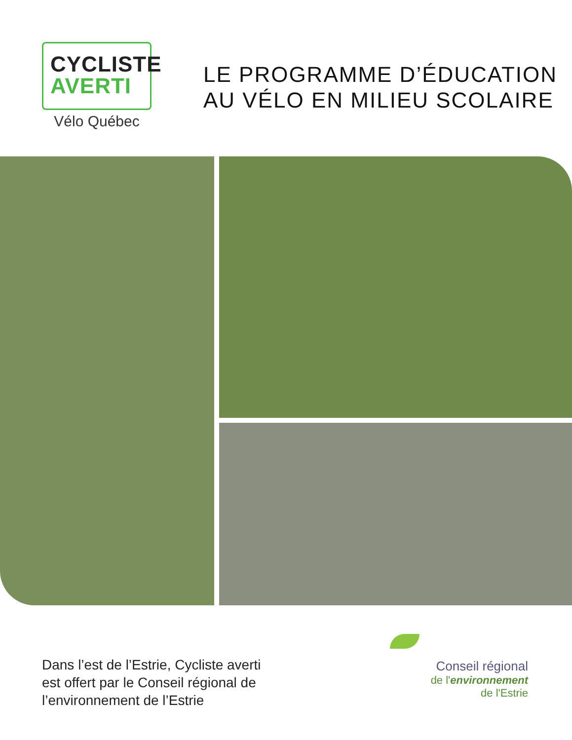CYCLISTE
AVERTI
Vélo Québec
LE PROGRAMME D’ÉDUCATION
AU VÉLO EN MILIEU SCOLAIRE
Dans l’est de l’Estrie, Cycliste averti
est offert par le Conseil régional de
l’environnement de l’Estrie
Conseil régional
de l'environnement
de l'Estrie